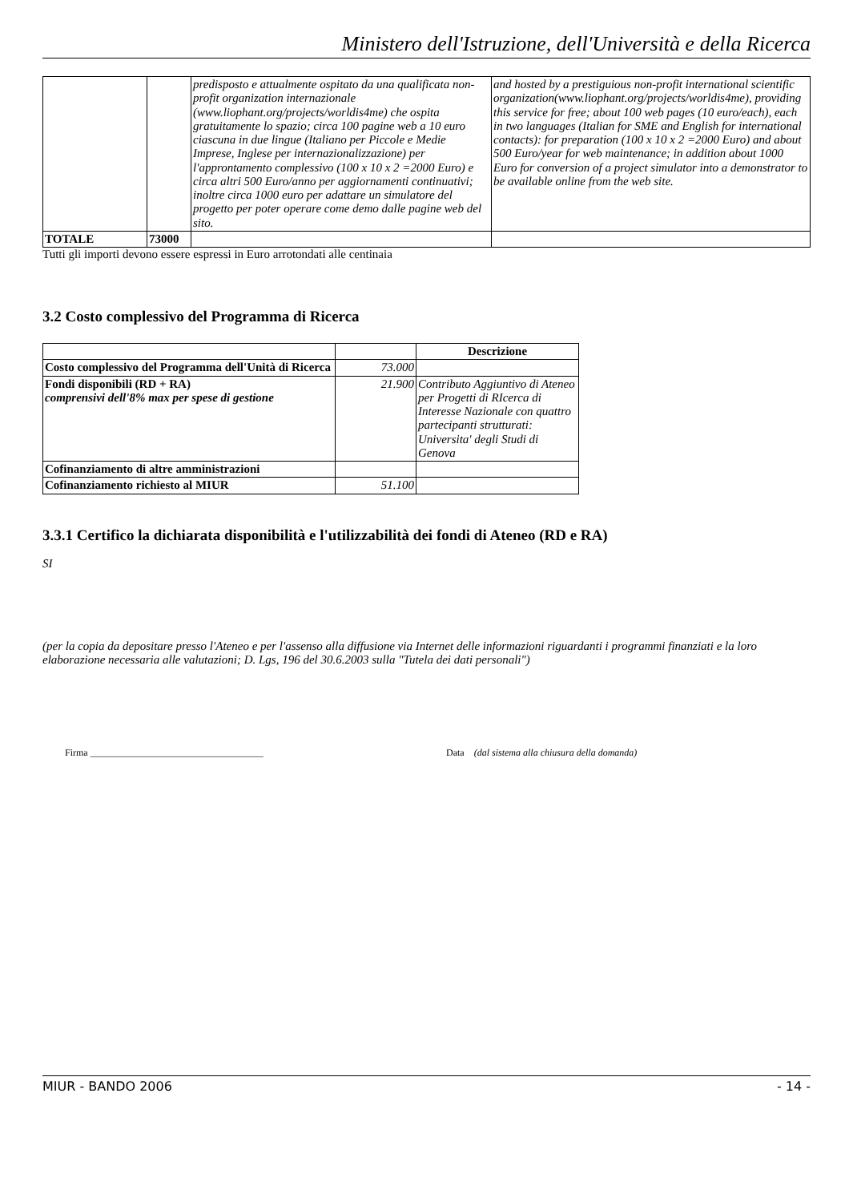Ministero dell'Istruzione, dell'Università e della Ricerca
| | | predisposto e attualmente ospitato da una qualificata non-profit organization internazionale (www.liophant.org/projects/worldis4me) che ospita gratuitamente lo spazio; circa 100 pagine web a 10 euro ciascuna in due lingue (Italiano per Piccole e Medie Imprese, Inglese per internazionalizzazione) per l'approntamento complessivo (100 x 10 x 2 =2000 Euro) e circa altri 500 Euro/anno per aggiornamenti continuativi; inoltre circa 1000 euro per adattare un simulatore del progetto per poter operare come demo dalle pagine web del sito. | and hosted by a prestiguious non-profit international scientific organization(www.liophant.org/projects/worldis4me), providing this service for free; about 100 web pages (10 euro/each), each in two languages (Italian for SME and English for international contacts): for preparation (100 x 10 x 2 =2000 Euro) and about 500 Euro/year for web maintenance; in addition about 1000 Euro for conversion of a project simulator into a demonstrator to be available online from the web site. |
| TOTALE | 73000 | | |
Tutti gli importi devono essere espressi in Euro arrotondati alle centinaia
3.2 Costo complessivo del Programma di Ricerca
| | | Descrizione |
| --- | --- | --- |
| Costo complessivo del Programma dell'Unità di Ricerca | 73.000 | |
| Fondi disponibili (RD + RA) comprensivi dell'8% max per spese di gestione | 21.900 | Contributo Aggiuntivo di Ateneo per Progetti di RIcerca di Interesse Nazionale con quattro partecipanti strutturati: Universita' degli Studi di Genova |
| Cofinanziamento di altre amministrazioni | | |
| Cofinanziamento richiesto al MIUR | 51.100 | |
3.3.1 Certifico la dichiarata disponibilità e l'utilizzabilità dei fondi di Ateneo (RD e RA)
SI
(per la copia da depositare presso l'Ateneo e per l'assenso alla diffusione via Internet delle informazioni riguardanti i programmi finanziati e la loro elaborazione necessaria alle valutazioni; D. Lgs, 196 del 30.6.2003 sulla "Tutela dei dati personali")
Firma ____________________________________ Data (dal sistema alla chiusura della domanda)
MIUR - BANDO 2006 - 14 -